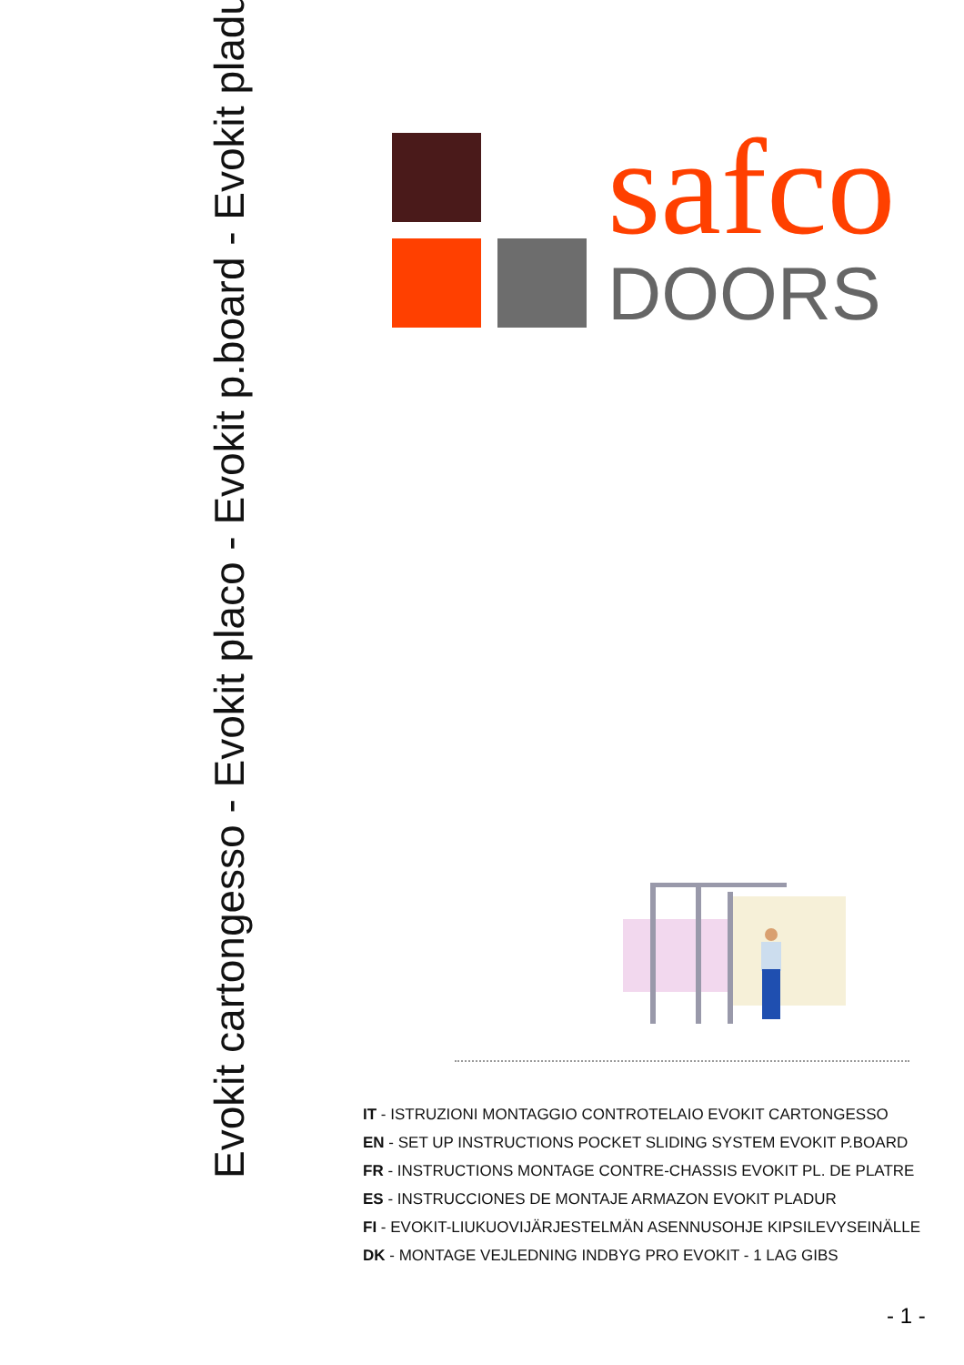Evokit cartongesso - Evokit placo - Evokit p.board - Evokit pladur
safco
DOORS
IT - ISTRUZIONI MONTAGGIO CONTROTELAIO EVOKIT CARTONGESSO
EN - SET UP INSTRUCTIONS POCKET SLIDING SYSTEM EVOKIT P.BOARD
FR - INSTRUCTIONS MONTAGE CONTRE-CHASSIS EVOKIT PL. DE PLATRE
ES - INSTRUCCIONES DE MONTAJE ARMAZON EVOKIT PLADUR
FI - EVOKIT-LIUKUOVIJÄRJESTELMÄN ASENNUSOHJE KIPSILEVYSEINÄLLE
DK - MONTAGE VEJLEDNING INDBYG PRO EVOKIT - 1 LAG GIBS
- 1 -